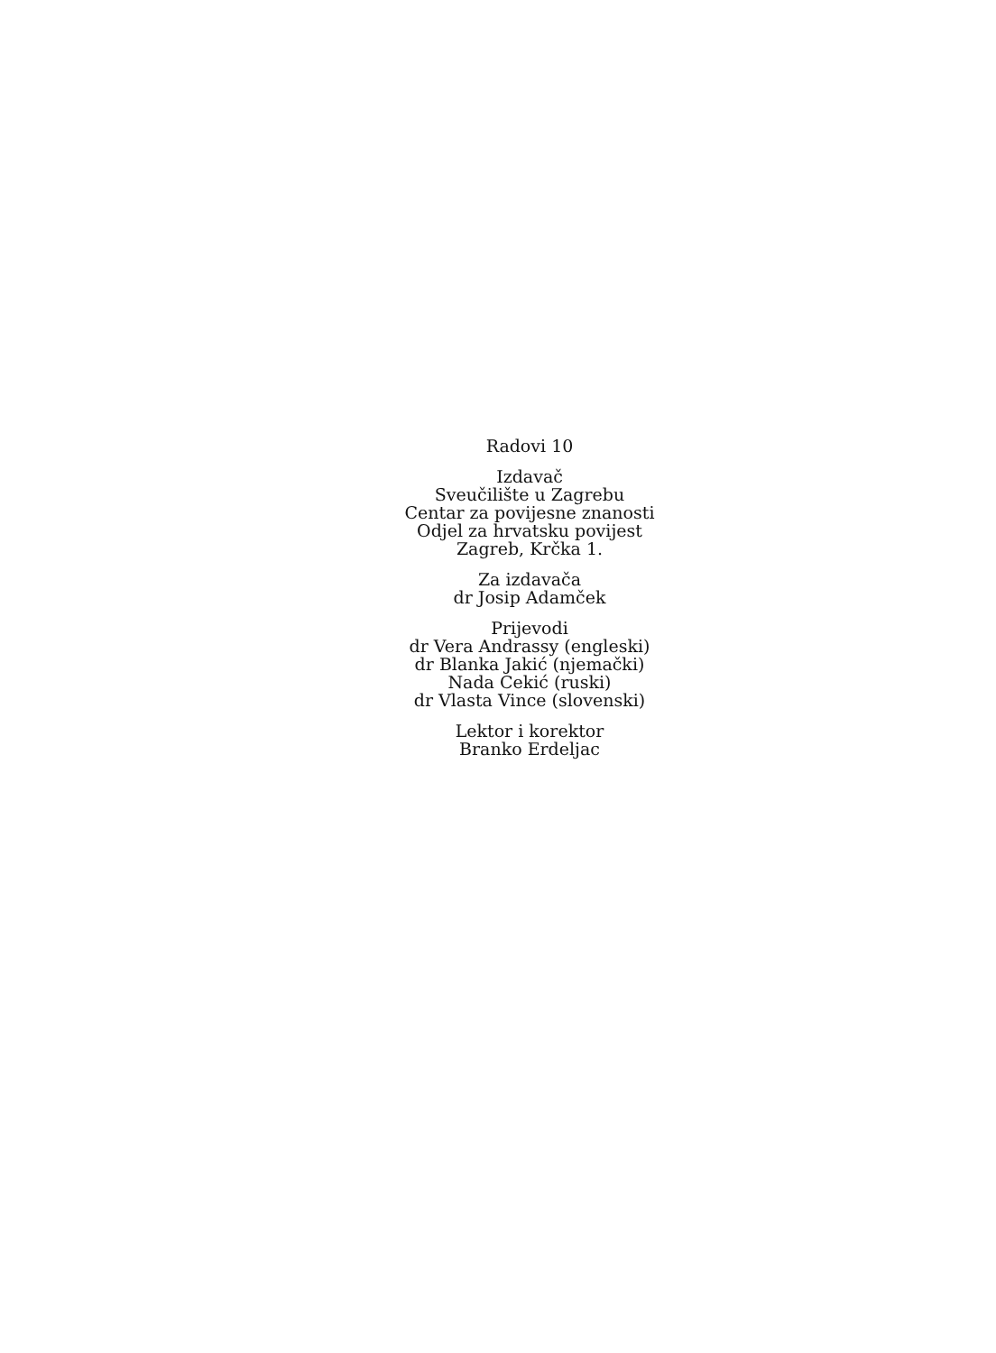Radovi 10
Izdavač
Sveučilište u Zagrebu
Centar za povijesne znanosti
Odjel za hrvatsku povijest
Zagreb, Krčka 1.
Za izdavača
dr Josip Adamček
Prijevodi
dr Vera Andrassy (engleski)
dr Blanka Jakić (njemački)
Nada Cekić (ruski)
dr Vlasta Vince (slovenski)
Lektor i korektor
Branko Erdeljac